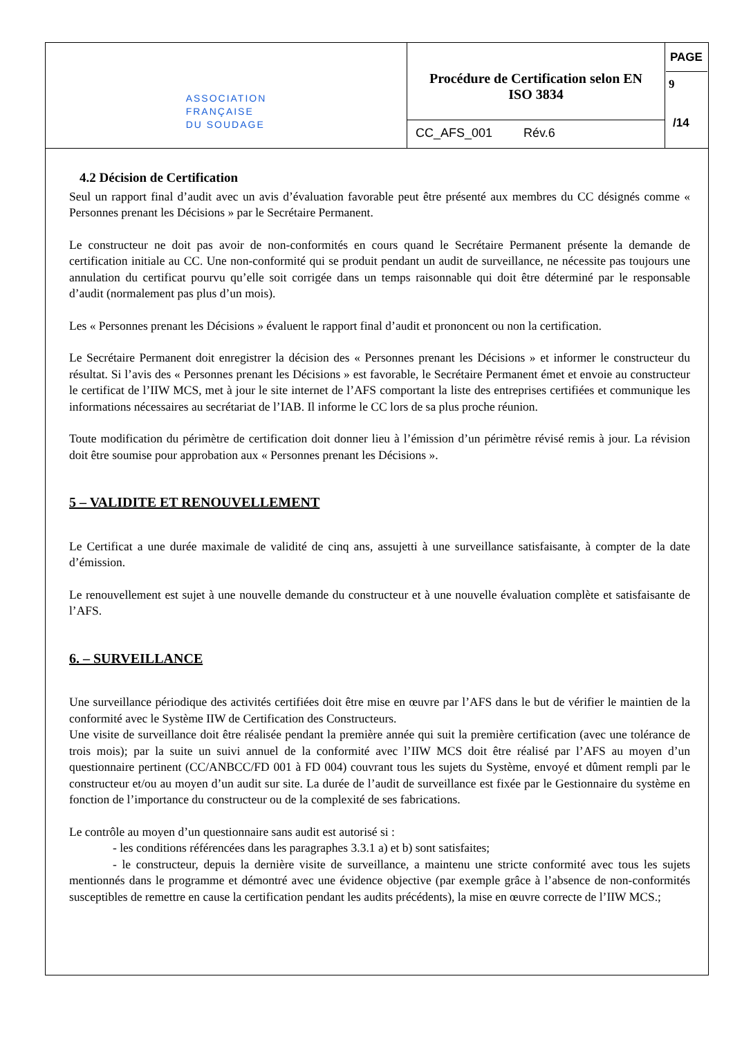| ASSOCIATION FRANÇAISE DU SOUDAGE | Procédure de Certification selon EN ISO 3834 | PAGE 9 /14 |
| | CC_AFS_001 Rév.6 | |
4.2 Décision de Certification
Seul un rapport final d’audit avec un avis d’évaluation favorable peut être présenté aux membres du CC désignés comme « Personnes prenant les Décisions » par le Secrétaire Permanent.
Le constructeur ne doit pas avoir de non-conformités en cours quand le Secrétaire Permanent présente la demande de certification initiale au CC. Une non-conformité qui se produit pendant un audit de surveillance, ne nécessite pas toujours une annulation du certificat pourvu qu’elle soit corrigée dans un temps raisonnable qui doit être déterminé par le responsable d’audit (normalement pas plus d’un mois).
Les « Personnes prenant les Décisions » évaluent le rapport final d’audit et prononcent ou non la certification.
Le Secrétaire Permanent doit enregistrer la décision des « Personnes prenant les Décisions » et informer le constructeur du résultat. Si l’avis des « Personnes prenant les Décisions » est favorable, le Secrétaire Permanent émet et envoie au constructeur le certificat de l’IIW MCS, met à jour le site internet de l’AFS comportant la liste des entreprises certifiées et communique les informations nécessaires au secrétariat de l’IAB. Il informe le CC lors de sa plus proche réunion.
Toute modification du périmètre de certification doit donner lieu à l’émission d’un périmètre révisé remis à jour. La révision doit être soumise pour approbation aux « Personnes prenant les Décisions ».
5 – VALIDITE ET RENOUVELLEMENT
Le Certificat a une durée maximale de validité de cinq ans, assujetti à une surveillance satisfaisante, à compter de la date d’émission.
Le renouvellement est sujet à une nouvelle demande du constructeur et à une nouvelle évaluation complète et satisfaisante de l’AFS.
6. – SURVEILLANCE
Une surveillance périodique des activités certifiées doit être mise en œuvre par l’AFS dans le but de vérifier le maintien de la conformité avec le Système IIW de Certification des Constructeurs.
Une visite de surveillance doit être réalisée pendant la première année qui suit la première certification (avec une tolérance de trois mois); par la suite un suivi annuel de la conformité avec l’IIW MCS doit être réalisé par l’AFS au moyen d’un questionnaire pertinent (CC/ANBCC/FD 001 à FD 004) couvrant tous les sujets du Système, envoyé et dûment rempli par le constructeur et/ou au moyen d’un audit sur site. La durée de l’audit de surveillance est fixée par le Gestionnaire du système en fonction de l’importance du constructeur ou de la complexité de ses fabrications.
Le contrôle au moyen d’un questionnaire sans audit est autorisé si :
- les conditions référencées dans les paragraphes 3.3.1 a) et b) sont satisfaites;
- le constructeur, depuis la dernière visite de surveillance, a maintenu une stricte conformité avec tous les sujets mentionnés dans le programme et démontré avec une évidence objective (par exemple grâce à l’absence de non-conformités susceptibles de remettre en cause la certification pendant les audits précédents), la mise en œuvre correcte de l’IIW MCS.;